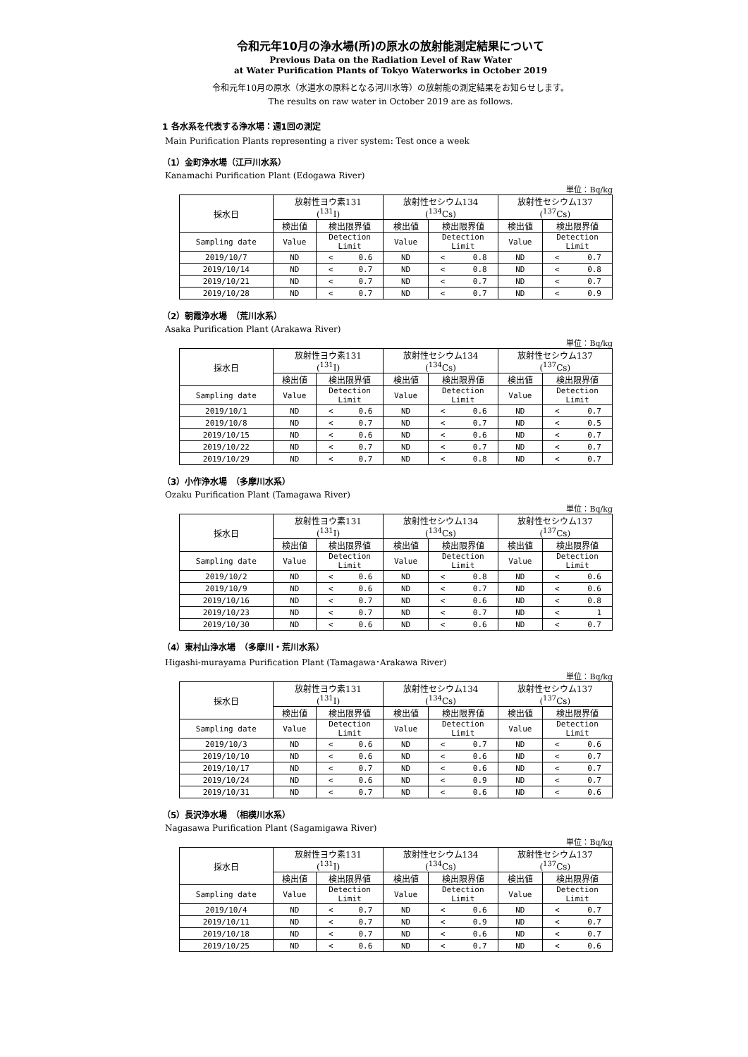令和元年10月の浄水場(所)の原水の放射能測定結果について
Previous Data on the Radiation Level of Raw Water
at Water Purification Plants of Tokyo Waterworks in October 2019
令和元年10月の原水（水道水の原料となる河川水等）の放射能の測定結果をお知らせします。
The results on raw water in October 2019 are as follows.
1 各水系を代表する浄水場：週1回の測定
Main Purification Plants representing a river system: Test once a week
（1）金町浄水場（江戸川水系）
Kanamachi Purification Plant (Edogawa River)
単位：Bq/kg
| 採水日 | 放射性ヨウ素131 (<sup>131</sup>I) | | 放射性セシウム134 (<sup>134</sup>Cs) | | 放射性セシウム137 (<sup>137</sup>Cs) | |
| --- | --- | --- | --- | --- | --- | --- |
| | 検出値 | 検出限界値 | 検出値 | 検出限界値 | 検出値 | 検出限界値 |
| Sampling date | Value | Detection Limit | Value | Detection Limit | Value | Detection Limit |
| 2019/10/7 | ND | < 0.6 | ND | < 0.8 | ND | < 0.7 |
| 2019/10/14 | ND | < 0.7 | ND | < 0.8 | ND | < 0.8 |
| 2019/10/21 | ND | < 0.7 | ND | < 0.7 | ND | < 0.7 |
| 2019/10/28 | ND | < 0.7 | ND | < 0.7 | ND | < 0.9 |
（2）朝霞浄水場　（荒川水系）
Asaka Purification Plant (Arakawa River)
単位：Bq/kg
| 採水日 | 放射性ヨウ素131 (<sup>131</sup>I) | | 放射性セシウム134 (<sup>134</sup>Cs) | | 放射性セシウム137 (<sup>137</sup>Cs) | |
| --- | --- | --- | --- | --- | --- | --- |
| | 検出値 | 検出限界値 | 検出値 | 検出限界値 | 検出値 | 検出限界値 |
| Sampling date | Value | Detection Limit | Value | Detection Limit | Value | Detection Limit |
| 2019/10/1 | ND | < 0.6 | ND | < 0.6 | ND | < 0.7 |
| 2019/10/8 | ND | < 0.7 | ND | < 0.7 | ND | < 0.5 |
| 2019/10/15 | ND | < 0.6 | ND | < 0.6 | ND | < 0.7 |
| 2019/10/22 | ND | < 0.7 | ND | < 0.7 | ND | < 0.7 |
| 2019/10/29 | ND | < 0.7 | ND | < 0.8 | ND | < 0.7 |
（3）小作浄水場　（多摩川水系）
Ozaku Purification Plant (Tamagawa River)
単位：Bq/kg
| 採水日 | 放射性ヨウ素131 (<sup>131</sup>I) | | 放射性セシウム134 (<sup>134</sup>Cs) | | 放射性セシウム137 (<sup>137</sup>Cs) | |
| --- | --- | --- | --- | --- | --- | --- |
| | 検出値 | 検出限界値 | 検出値 | 検出限界値 | 検出値 | 検出限界値 |
| Sampling date | Value | Detection Limit | Value | Detection Limit | Value | Detection Limit |
| 2019/10/2 | ND | < 0.6 | ND | < 0.8 | ND | < 0.6 |
| 2019/10/9 | ND | < 0.6 | ND | < 0.7 | ND | < 0.6 |
| 2019/10/16 | ND | < 0.7 | ND | < 0.6 | ND | < 0.8 |
| 2019/10/23 | ND | < 0.7 | ND | < 0.7 | ND | < 1 |
| 2019/10/30 | ND | < 0.6 | ND | < 0.6 | ND | < 0.7 |
（4）東村山浄水場　（多摩川・荒川水系）
Higashi-murayama Purification Plant (Tamagawa･Arakawa River)
単位：Bq/kg
| 採水日 | 放射性ヨウ素131 (<sup>131</sup>I) | | 放射性セシウム134 (<sup>134</sup>Cs) | | 放射性セシウム137 (<sup>137</sup>Cs) | |
| --- | --- | --- | --- | --- | --- | --- |
| | 検出値 | 検出限界値 | 検出値 | 検出限界値 | 検出値 | 検出限界値 |
| Sampling date | Value | Detection Limit | Value | Detection Limit | Value | Detection Limit |
| 2019/10/3 | ND | < 0.6 | ND | < 0.7 | ND | < 0.6 |
| 2019/10/10 | ND | < 0.6 | ND | < 0.6 | ND | < 0.7 |
| 2019/10/17 | ND | < 0.7 | ND | < 0.6 | ND | < 0.7 |
| 2019/10/24 | ND | < 0.6 | ND | < 0.9 | ND | < 0.7 |
| 2019/10/31 | ND | < 0.7 | ND | < 0.6 | ND | < 0.6 |
（5）長沢浄水場　（相模川水系）
Nagasawa Purification Plant (Sagamigawa River)
単位：Bq/kg
| 採水日 | 放射性ヨウ素131 (<sup>131</sup>I) | | 放射性セシウム134 (<sup>134</sup>Cs) | | 放射性セシウム137 (<sup>137</sup>Cs) | |
| --- | --- | --- | --- | --- | --- | --- |
| | 検出値 | 検出限界値 | 検出値 | 検出限界値 | 検出値 | 検出限界値 |
| Sampling date | Value | Detection Limit | Value | Detection Limit | Value | Detection Limit |
| 2019/10/4 | ND | < 0.7 | ND | < 0.6 | ND | < 0.7 |
| 2019/10/11 | ND | < 0.7 | ND | < 0.9 | ND | < 0.7 |
| 2019/10/18 | ND | < 0.7 | ND | < 0.6 | ND | < 0.7 |
| 2019/10/25 | ND | < 0.6 | ND | < 0.7 | ND | < 0.6 |